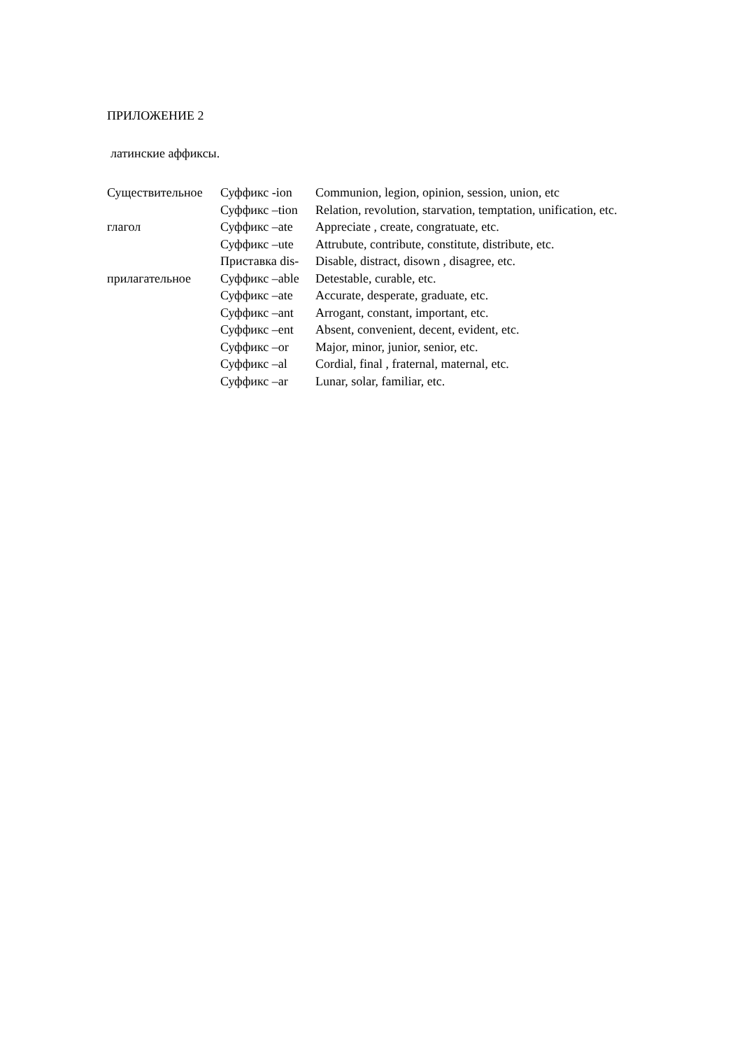ПРИЛОЖЕНИЕ 2
латинские аффиксы.
| Существительное | Суффикс -ion | Communion, legion, opinion, session, union, etc |
| | Суффикс –tion | Relation, revolution, starvation, temptation, unification, etc. |
| глагол | Суффикс –ate | Appreciate , create, congratuate, etc. |
| | Суффикс –ute | Attrubute, contribute, constitute, distribute, etc. |
| | Приставка dis- | Disable, distract, disown , disagree, etc. |
| прилагательное | Суффикс –able | Detestable, curable, etc. |
| | Суффикс –ate | Accurate, desperate, graduate, etc. |
| | Суффикс –ant | Arrogant, constant, important, etc. |
| | Суффикс –ent | Absent, convenient, decent, evident, etc. |
| | Суффикс –or | Major, minor, junior, senior, etc. |
| | Суффикс –al | Cordial, final , fraternal, maternal, etc. |
| | Суффикс –ar | Lunar, solar, familiar, etc. |